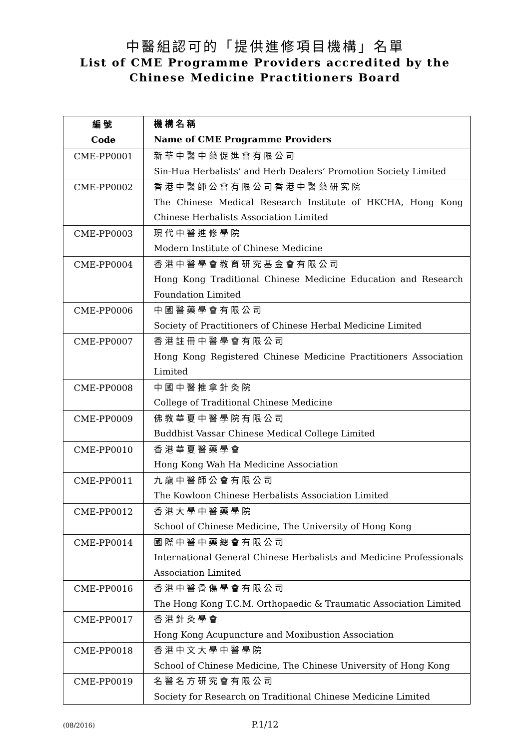中醫組認可的「提供進修項目機構」名單
List of CME Programme Providers accredited by the
Chinese Medicine Practitioners Board
| 編號 Code | 機構名稱 Name of CME Programme Providers |
| --- | --- |
| CME-PP0001 | 新華中醫中藥促進會有限公司 Sin-Hua Herbalists’ and Herb Dealers’ Promotion Society Limited |
| CME-PP0002 | 香港中醫師公會有限公司香港中醫藥研究院 The Chinese Medical Research Institute of HKCHA, Hong Kong Chinese Herbalists Association Limited |
| CME-PP0003 | 現代中醫進修學院 Modern Institute of Chinese Medicine |
| CME-PP0004 | 香港中醫學會教育研究基金會有限公司 Hong Kong Traditional Chinese Medicine Education and Research Foundation Limited |
| CME-PP0006 | 中國醫藥學會有限公司 Society of Practitioners of Chinese Herbal Medicine Limited |
| CME-PP0007 | 香港註冊中醫學會有限公司 Hong Kong Registered Chinese Medicine Practitioners Association Limited |
| CME-PP0008 | 中國中醫推拿針灸院 College of Traditional Chinese Medicine |
| CME-PP0009 | 佛教華夏中醫學院有限公司 Buddhist Vassar Chinese Medical College Limited |
| CME-PP0010 | 香港華夏醫藥學會 Hong Kong Wah Ha Medicine Association |
| CME-PP0011 | 九龍中醫師公會有限公司 The Kowloon Chinese Herbalists Association Limited |
| CME-PP0012 | 香港大學中醫藥學院 School of Chinese Medicine, The University of Hong Kong |
| CME-PP0014 | 國際中醫中藥總會有限公司 International General Chinese Herbalists and Medicine Professionals Association Limited |
| CME-PP0016 | 香港中醫骨傷學會有限公司 The Hong Kong T.C.M. Orthopaedic & Traumatic Association Limited |
| CME-PP0017 | 香港針灸學會 Hong Kong Acupuncture and Moxibustion Association |
| CME-PP0018 | 香港中文大學中醫學院 School of Chinese Medicine, The Chinese University of Hong Kong |
| CME-PP0019 | 名醫名方研究會有限公司 Society for Research on Traditional Chinese Medicine Limited |
(08/2016)
P.1/12